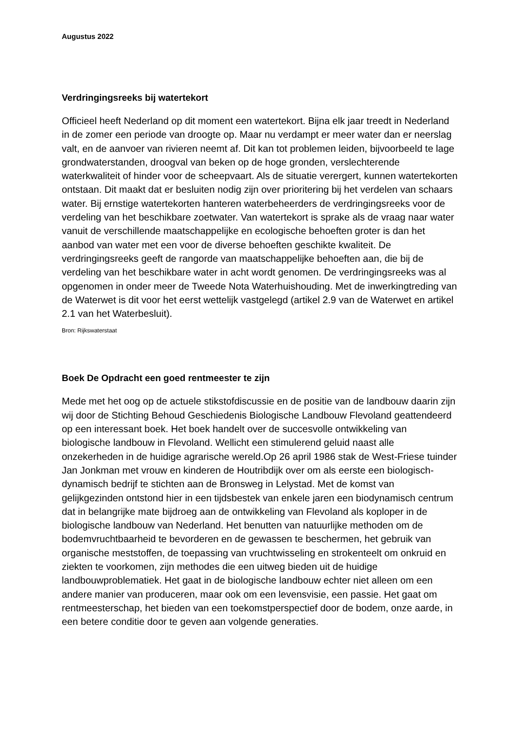Augustus 2022
Verdringingsreeks bij watertekort
Officieel heeft Nederland op dit moment een watertekort. Bijna elk jaar treedt in Nederland in de zomer een periode van droogte op. Maar nu verdampt er meer water dan er neerslag valt, en de aanvoer van rivieren neemt af. Dit kan tot problemen leiden, bijvoorbeeld te lage grondwaterstanden, droogval van beken op de hoge gronden, verslechterende waterkwaliteit of hinder voor de scheepvaart. Als de situatie verergert, kunnen watertekorten ontstaan. Dit maakt dat er besluiten nodig zijn over prioritering bij het verdelen van schaars water. Bij ernstige watertekorten hanteren waterbeheerders de verdringingsreeks voor de verdeling van het beschikbare zoetwater. Van watertekort is sprake als de vraag naar water vanuit de verschillende maatschappelijke en ecologische behoeften groter is dan het aanbod van water met een voor de diverse behoeften geschikte kwaliteit. De verdringingsreeks geeft de rangorde van maatschappelijke behoeften aan, die bij de verdeling van het beschikbare water in acht wordt genomen. De verdringingsreeks was al opgenomen in onder meer de Tweede Nota Waterhuishouding. Met de inwerkingtreding van de Waterwet is dit voor het eerst wettelijk vastgelegd (artikel 2.9 van de Waterwet en artikel 2.1 van het Waterbesluit).
Bron: Rijkswaterstaat
Boek De Opdracht een goed rentmeester te zijn
Mede met het oog op de actuele stikstofdiscussie en de positie van de landbouw daarin zijn wij door de Stichting Behoud Geschiedenis Biologische Landbouw Flevoland geattendeerd op een interessant boek. Het boek handelt over de succesvolle ontwikkeling van biologische landbouw in Flevoland. Wellicht een stimulerend geluid naast alle onzekerheden in de huidige agrarische wereld.Op 26 april 1986 stak de West-Friese tuinder Jan Jonkman met vrouw en kinderen de Houtribdijk over om als eerste een biologisch-dynamisch bedrijf te stichten aan de Bronsweg in Lelystad. Met de komst van gelijkgezinden ontstond hier in een tijdsbestek van enkele jaren een biodynamisch centrum dat in belangrijke mate bijdroeg aan de ontwikkeling van Flevoland als koploper in de biologische landbouw van Nederland. Het benutten van natuurlijke methoden om de bodemvruchtbaarheid te bevorderen en de gewassen te beschermen, het gebruik van organische meststoffen, de toepassing van vruchtwisseling en strokenteelt om onkruid en ziekten te voorkomen, zijn methodes die een uitweg bieden uit de huidige landbouwproblematiek. Het gaat in de biologische landbouw echter niet alleen om een andere manier van produceren, maar ook om een levensvisie, een passie. Het gaat om rentmeesterschap, het bieden van een toekomstperspectief door de bodem, onze aarde, in een betere conditie door te geven aan volgende generaties.